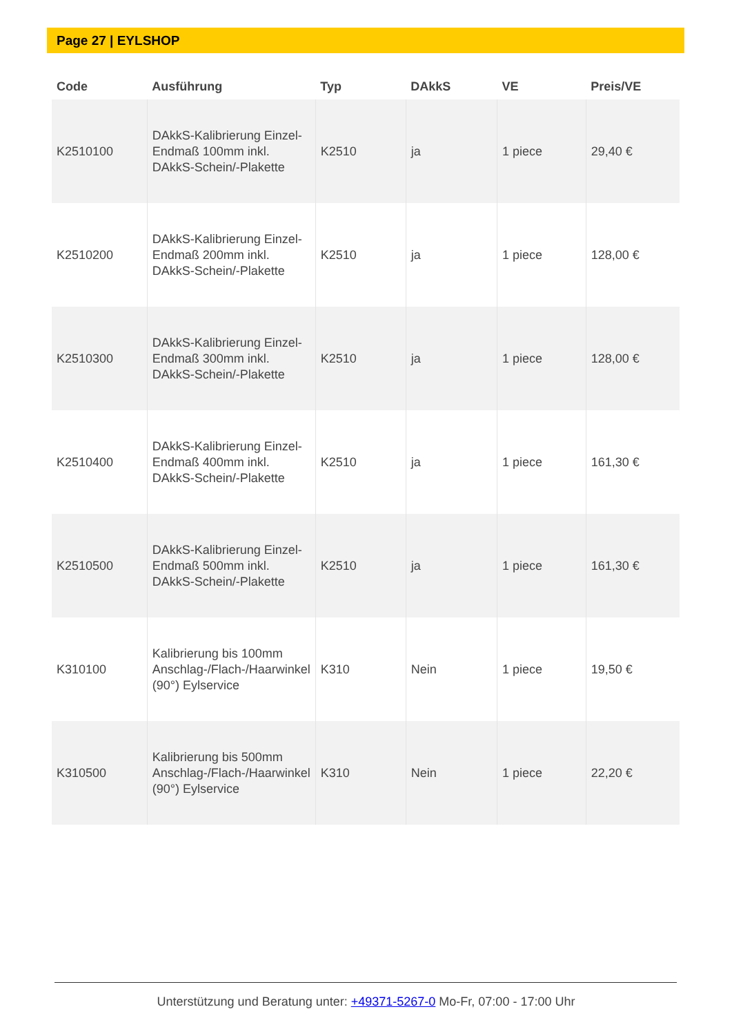Page 27 | EYLSHOP
| Code | Ausführung | Typ | DAkkS | VE | Preis/VE |
| --- | --- | --- | --- | --- | --- |
| K2510100 | DAkkS-Kalibrierung Einzel-Endmaß 100mm inkl. DAkkS-Schein/-Plakette | K2510 | ja | 1 piece | 29,40 € |
| K2510200 | DAkkS-Kalibrierung Einzel-Endmaß 200mm inkl. DAkkS-Schein/-Plakette | K2510 | ja | 1 piece | 128,00 € |
| K2510300 | DAkkS-Kalibrierung Einzel-Endmaß 300mm inkl. DAkkS-Schein/-Plakette | K2510 | ja | 1 piece | 128,00 € |
| K2510400 | DAkkS-Kalibrierung Einzel-Endmaß 400mm inkl. DAkkS-Schein/-Plakette | K2510 | ja | 1 piece | 161,30 € |
| K2510500 | DAkkS-Kalibrierung Einzel-Endmaß 500mm inkl. DAkkS-Schein/-Plakette | K2510 | ja | 1 piece | 161,30 € |
| K310100 | Kalibrierung bis 100mm Anschlag-/Flach-/Haarwinkel (90°) Eylservice | K310 | Nein | 1 piece | 19,50 € |
| K310500 | Kalibrierung bis 500mm Anschlag-/Flach-/Haarwinkel (90°) Eylservice | K310 | Nein | 1 piece | 22,20 € |
Unterstützung und Beratung unter: +49371-5267-0 Mo-Fr, 07:00 - 17:00 Uhr